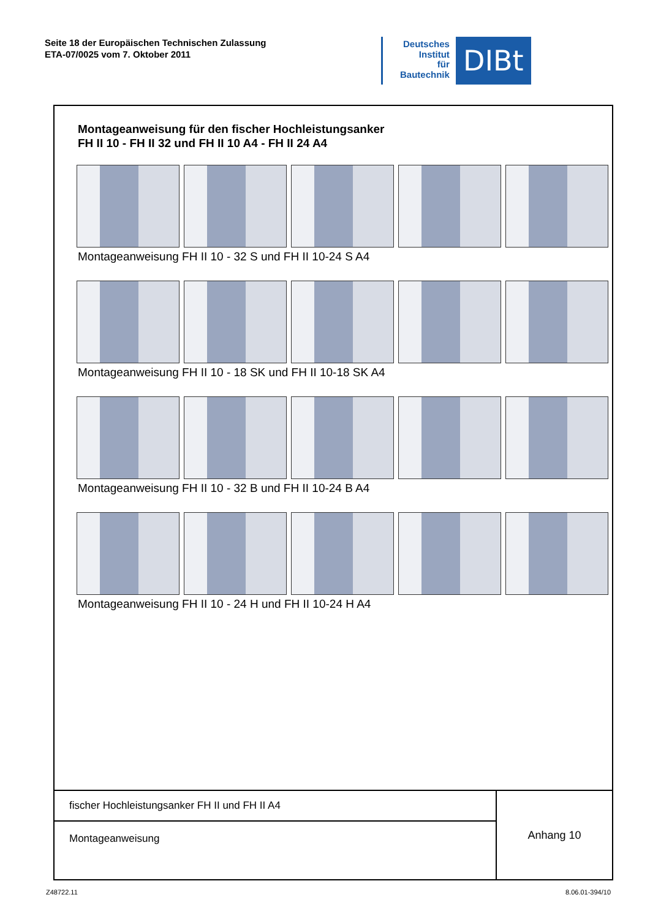Seite 18 der Europäischen Technischen Zulassung
ETA-07/0025 vom 7. Oktober 2011
Deutsches
Institut
für
Bautechnik
DIBt
Montageanweisung für den fischer Hochleistungsanker
FH II 10 - FH II 32 und FH II 10 A4 - FH II 24 A4
Montageanweisung FH II 10 - 32 S und FH II 10-24 S A4
Montageanweisung FH II 10 - 18 SK und FH II 10-18 SK A4
Montageanweisung FH II 10 - 32 B und FH II 10-24 B A4
Montageanweisung FH II 10 - 24 H und FH II 10-24 H A4
| fischer Hochleistungsanker FH II und FH II A4 | Anhang 10 |
| Montageanweisung | |
Z48722.11 8.06.01-394/10